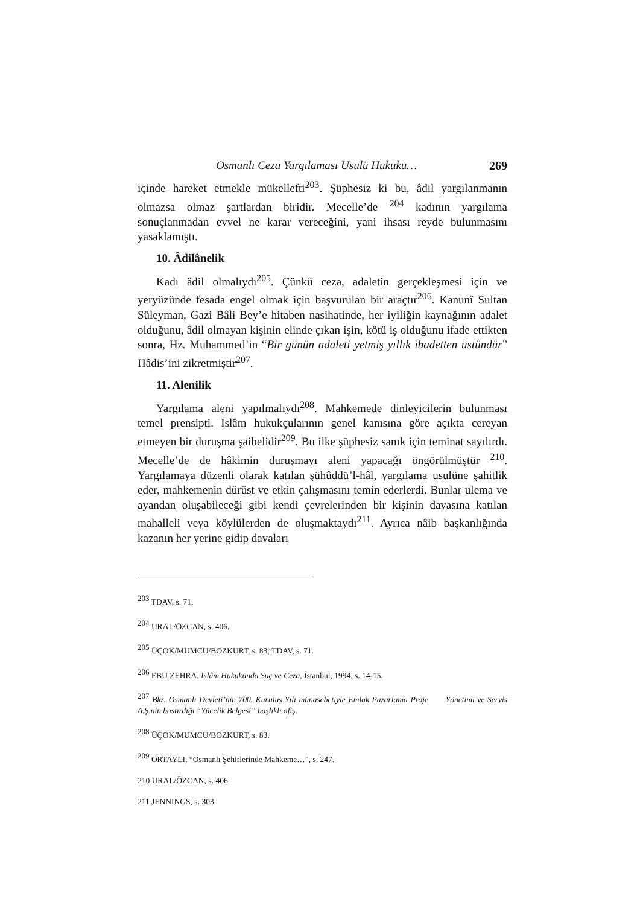Osmanlı Ceza Yargılaması Usulü Hukuku… 269
içinde hareket etmekle mükellefti<sup>203</sup>. Şüphesiz ki bu, âdil yargılanmanın olmazsa olmaz şartlardan biridir. Mecelle’de <sup>204</sup> kadının yargılama sonuçlanmadan evvel ne karar vereceğini, yani ihsası reyde bulunmasını yasaklamıştı.
10. Âdilânelik
Kadı âdil olmalıydı<sup>205</sup>. Çünkü ceza, adaletin gerçekleşmesi için ve yeryüzünde fesada engel olmak için başvurulan bir araçtır<sup>206</sup>. Kanunî Sultan Süleyman, Gazi Bâli Bey’e hitaben nasihatinde, her iyiliğin kaynağının adalet olduğunu, âdil olmayan kişinin elinde çıkan işin, kötü iş olduğunu ifade ettikten sonra, Hz. Muhammed’in “Bir günün adaleti yetmiş yıllık ibadetten üstündür” Hâdis’ini zikretmiştir<sup>207</sup>.
11. Alenilik
Yargılama aleni yapılmalıydı<sup>208</sup>. Mahkemede dinleyicilerin bulunması temel prensipti. İslâm hukukçularının genel kanısına göre açıkta cereyan etmeyen bir duruşma şaibelidir<sup>209</sup>. Bu ilke şüphesiz sanık için teminat sayılırdı. Mecelle’de de hâkimin duruşmayı aleni yapacağı öngörülmüştür <sup>210</sup>. Yargılamaya düzenli olarak katılan şühûddü’l-hâl, yargılama usulüne şahitlik eder, mahkemenin dürüst ve etkin çalışmasını temin ederlerdi. Bunlar ulema ve ayandan oluşabileceği gibi kendi çevrelerinden bir kişinin davasına katılan mahalleli veya köylülerden de oluşmaktaydı<sup>211</sup>. Ayrıca nâib başkanlığında kazanın her yerine gidip davaları
<sup>203</sup> TDAV, s. 71.
<sup>204</sup> URAL/ÖZCAN, s. 406.
<sup>205</sup> ÜÇOK/MUMCU/BOZKURT, s. 83; TDAV, s. 71.
<sup>206</sup> EBU ZEHRA, İslâm Hukukunda Suç ve Ceza, İstanbul, 1994, s. 14-15.
<sup>207</sup> Bkz. Osmanlı Devleti’nin 700. Kuruluş Yılı münasebetiyle Emlak Pazarlama Proje Yönetimi ve Servis A.Ş.nin bastırdığı “Yücelik Belgesi” başlıklı afiş.
<sup>208</sup> ÜÇOK/MUMCU/BOZKURT, s. 83.
<sup>209</sup> ORTAYLI, “Osmanlı Şehirlerinde Mahkeme…”, s. 247.
210 URAL/ÖZCAN, s. 406.
211 JENNINGS, s. 303.